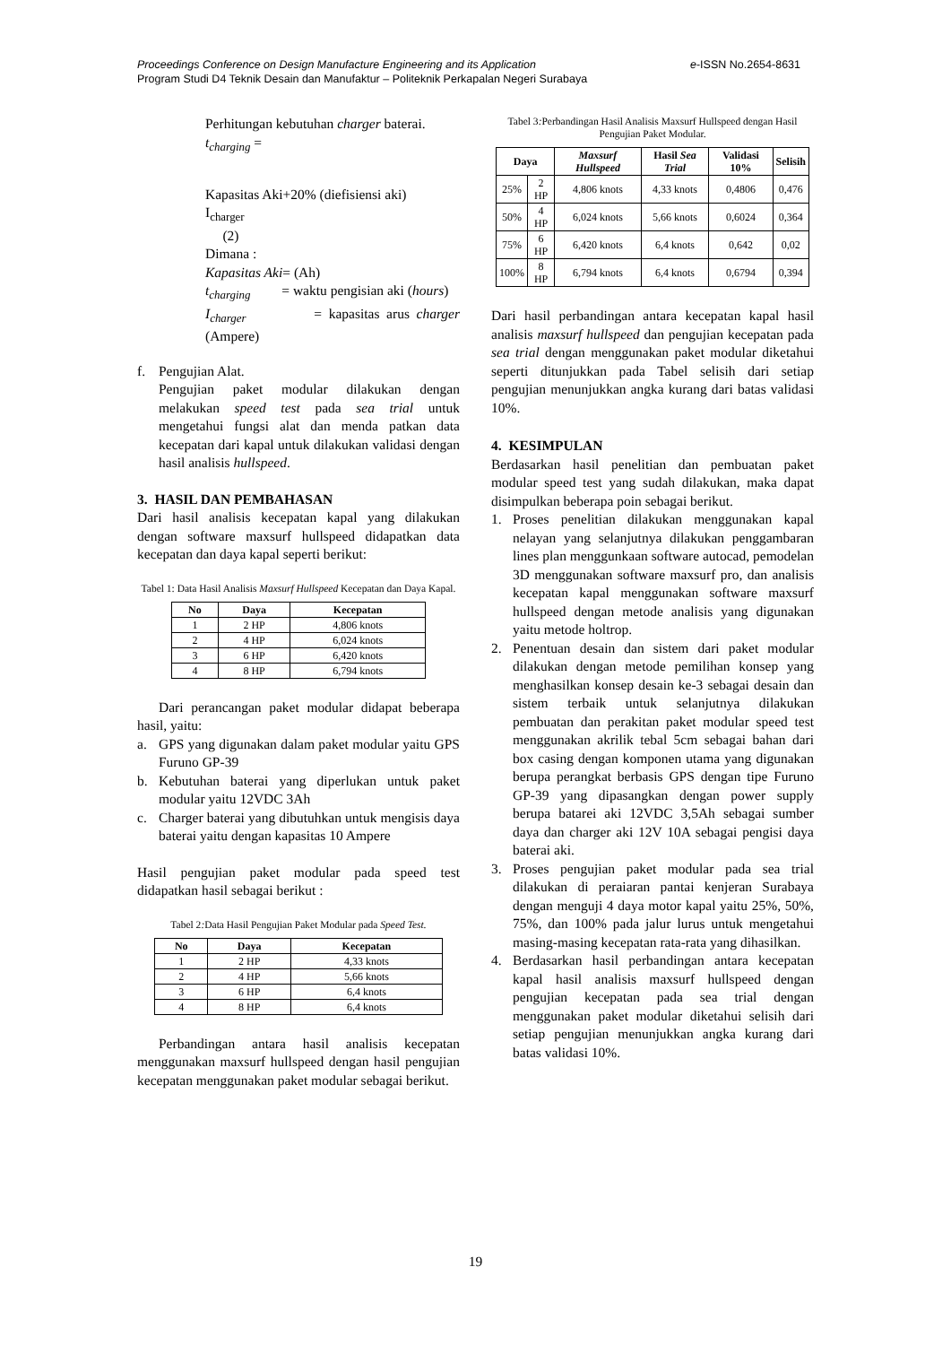e-ISSN No.2654-8631 Proceedings Conference on Design Manufacture Engineering and its Application
Program Studi D4 Teknik Desain dan Manufaktur – Politeknik Perkapalan Negeri Surabaya
Perhitungan kebutuhan charger baterai.
t<sub>charging</sub> =
Kapasitas Aki+20% (diefisiensi aki)
I<sub>charger</sub>
(2)
Dimana :
Kapasitas Aki= (Ah)
t<sub>charging</sub> = waktu pengisian aki (hours)
I<sub>charger</sub> = kapasitas arus charger (Ampere)
f. Pengujian Alat.
Pengujian paket modular dilakukan dengan melakukan speed test pada sea trial untuk mengetahui fungsi alat dan menda patkan data kecepatan dari kapal untuk dilakukan validasi dengan hasil analisis hullspeed.
3. HASIL DAN PEMBAHASAN
Dari hasil analisis kecepatan kapal yang dilakukan dengan software maxsurf hullspeed didapatkan data kecepatan dan daya kapal seperti berikut:
Tabel 1: Data Hasil Analisis Maxsurf Hullspeed Kecepatan dan Daya Kapal.
| No | Daya | Kecepatan |
| --- | --- | --- |
| 1 | 2 HP | 4,806 knots |
| 2 | 4 HP | 6,024 knots |
| 3 | 6 HP | 6,420 knots |
| 4 | 8 HP | 6,794 knots |
Dari perancangan paket modular didapat beberapa hasil, yaitu:
a. GPS yang digunakan dalam paket modular yaitu GPS Furuno GP-39
b. Kebutuhan baterai yang diperlukan untuk paket modular yaitu 12VDC 3Ah
c. Charger baterai yang dibutuhkan untuk mengisis daya baterai yaitu dengan kapasitas 10 Ampere
Hasil pengujian paket modular pada speed test didapatkan hasil sebagai berikut :
Tabel 2: Data Hasil Pengujian Paket Modular pada Speed Test.
| No | Daya | Kecepatan |
| --- | --- | --- |
| 1 | 2 HP | 4,33 knots |
| 2 | 4 HP | 5,66 knots |
| 3 | 6 HP | 6,4 knots |
| 4 | 8 HP | 6,4 knots |
Perbandingan antara hasil analisis kecepatan menggunakan maxsurf hullspeed dengan hasil pengujian kecepatan menggunakan paket modular sebagai berikut.
Tabel 3: Perbandingan Hasil Analisis Maxsurf Hullspeed dengan Hasil Pengujian Paket Modular.
| Daya | | Maxsurf Hullspeed | Hasil Sea Trial | Validasi 10% | Selisih |
| --- | --- | --- | --- | --- | --- |
| 25% | 2 HP | 4,806 knots | 4,33 knots | 0,4806 | 0,476 |
| 50% | 4 HP | 6,024 knots | 5,66 knots | 0,6024 | 0,364 |
| 75% | 6 HP | 6,420 knots | 6,4 knots | 0,642 | 0,02 |
| 100% | 8 HP | 6,794 knots | 6,4 knots | 0,6794 | 0,394 |
Dari hasil perbandingan antara kecepatan kapal hasil analisis maxsurf hullspeed dan pengujian kecepatan pada sea trial dengan menggunakan paket modular diketahui seperti ditunjukkan pada Tabel selisih dari setiap pengujian menunjukkan angka kurang dari batas validasi 10%.
4. KESIMPULAN
Berdasarkan hasil penelitian dan pembuatan paket modular speed test yang sudah dilakukan, maka dapat disimpulkan beberapa poin sebagai berikut.
1. Proses penelitian dilakukan menggunakan kapal nelayan yang selanjutnya dilakukan penggambaran lines plan menggunkaan software autocad, pemodelan 3D menggunakan software maxsurf pro, dan analisis kecepatan kapal menggunakan software maxsurf hullspeed dengan metode analisis yang digunakan yaitu metode holtrop.
2. Penentuan desain dan sistem dari paket modular dilakukan dengan metode pemilihan konsep yang menghasilkan konsep desain ke-3 sebagai desain dan sistem terbaik untuk selanjutnya dilakukan pembuatan dan perakitan paket modular speed test menggunakan akrilik tebal 5cm sebagai bahan dari box casing dengan komponen utama yang digunakan berupa perangkat berbasis GPS dengan tipe Furuno GP-39 yang dipasangkan dengan power supply berupa batarei aki 12VDC 3,5Ah sebagai sumber daya dan charger aki 12V 10A sebagai pengisi daya baterai aki.
3. Proses pengujian paket modular pada sea trial dilakukan di peraiaran pantai kenjeran Surabaya dengan menguji 4 daya motor kapal yaitu 25%, 50%, 75%, dan 100% pada jalur lurus untuk mengetahui masing-masing kecepatan rata-rata yang dihasilkan.
4. Berdasarkan hasil perbandingan antara kecepatan kapal hasil analisis maxsurf hullspeed dengan pengujian kecepatan pada sea trial dengan menggunakan paket modular diketahui selisih dari setiap pengujian menunjukkan angka kurang dari batas validasi 10%.
19